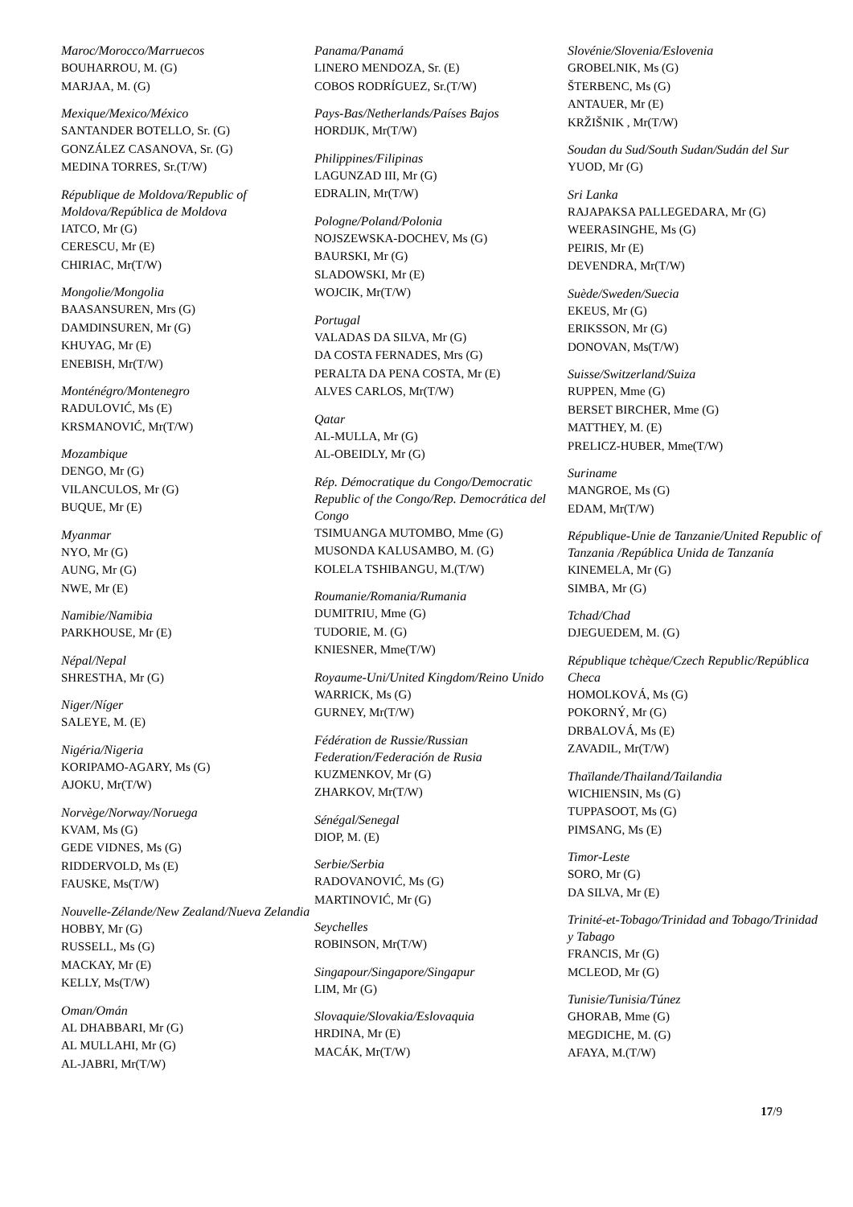Maroc/Morocco/Marruecos
BOUHARROU, M. (G)
MARJAA, M. (G)
Mexique/Mexico/México
SANTANDER BOTELLO, Sr. (G)
GONZÁLEZ CASANOVA, Sr. (G)
MEDINA TORRES, Sr.(T/W)
République de Moldova/Republic of Moldova/República de Moldova
IATCO, Mr (G)
CERESCU, Mr (E)
CHIRIAC, Mr(T/W)
Mongolie/Mongolia
BAASANSUREN, Mrs (G)
DAMDINSUREN, Mr (G)
KHUYAG, Mr (E)
ENEBISH, Mr(T/W)
Monténégro/Montenegro
RADULOVIĆ, Ms (E)
KRSMANOVIĆ, Mr(T/W)
Mozambique
DENGO, Mr (G)
VILANCULOS, Mr (G)
BUQUE, Mr (E)
Myanmar
NYO, Mr (G)
AUNG, Mr (G)
NWE, Mr (E)
Namibie/Namibia
PARKHOUSE, Mr (E)
Népal/Nepal
SHRESTHA, Mr (G)
Niger/Níger
SALEYE, M. (E)
Nigéria/Nigeria
KORIPAMO-AGARY, Ms (G)
AJOKU, Mr(T/W)
Norvège/Norway/Noruega
KVAM, Ms (G)
GEDE VIDNES, Ms (G)
RIDDERVOLD, Ms (E)
FAUSKE, Ms(T/W)
Nouvelle-Zélande/New Zealand/Nueva Zelandia
HOBBY, Mr (G)
RUSSELL, Ms (G)
MACKAY, Mr (E)
KELLY, Ms(T/W)
Oman/Omán
AL DHABBARI, Mr (G)
AL MULLAHI, Mr (G)
AL-JABRI, Mr(T/W)
Panama/Panamá
LINERO MENDOZA, Sr. (E)
COBOS RODRÍGUEZ, Sr.(T/W)
Pays-Bas/Netherlands/Países Bajos
HORDIJK, Mr(T/W)
Philippines/Filipinas
LAGUNZAD III, Mr (G)
EDRALIN, Mr(T/W)
Pologne/Poland/Polonia
NOJSZEWSKA-DOCHEV, Ms (G)
BAURSKI, Mr (G)
SLADOWSKI, Mr (E)
WOJCIK, Mr(T/W)
Portugal
VALADAS DA SILVA, Mr (G)
DA COSTA FERNADES, Mrs (G)
PERALTA DA PENA COSTA, Mr (E)
ALVES CARLOS, Mr(T/W)
Qatar
AL-MULLA, Mr (G)
AL-OBEIDLY, Mr (G)
Rép. Démocratique du Congo/Democratic Republic of the Congo/Rep. Democrática del Congo
TSIMUANGA MUTOMBO, Mme (G)
MUSONDA KALUSAMBO, M. (G)
KOLELA TSHIBANGU, M.(T/W)
Roumanie/Romania/Rumania
DUMITRIU, Mme (G)
TUDORIE, M. (G)
KNIESNER, Mme(T/W)
Royaume-Uni/United Kingdom/Reino Unido
WARRICK, Ms (G)
GURNEY, Mr(T/W)
Fédération de Russie/Russian Federation/Federación de Rusia
KUZMENKOV, Mr (G)
ZHARKOV, Mr(T/W)
Sénégal/Senegal
DIOP, M. (E)
Serbie/Serbia
RADOVANOVIĆ, Ms (G)
MARTINOVIĆ, Mr (G)
Seychelles
ROBINSON, Mr(T/W)
Singapour/Singapore/Singapur
LIM, Mr (G)
Slovaquie/Slovakia/Eslovaquia
HRDINA, Mr (E)
MACÁK, Mr(T/W)
Slovénie/Slovenia/Eslovenia
GROBELNIK, Ms (G)
ŠTERBENC, Ms (G)
ANTAUER, Mr (E)
KRŽIŠNIK , Mr(T/W)
Soudan du Sud/South Sudan/Sudán del Sur
YUOD, Mr (G)
Sri Lanka
RAJAPAKSA PALLEGEDARA, Mr (G)
WEERASINGHE, Ms (G)
PEIRIS, Mr (E)
DEVENDRA, Mr(T/W)
Suède/Sweden/Suecia
EKEUS, Mr (G)
ERIKSSON, Mr (G)
DONOVAN, Ms(T/W)
Suisse/Switzerland/Suiza
RUPPEN, Mme (G)
BERSET BIRCHER, Mme (G)
MATTHEY, M. (E)
PRELICZ-HUBER, Mme(T/W)
Suriname
MANGROE, Ms (G)
EDAM, Mr(T/W)
République-Unie de Tanzanie/United Republic of Tanzania /República Unida de Tanzanía
KINEMELA, Mr (G)
SIMBA, Mr (G)
Tchad/Chad
DJEGUEDEM, M. (G)
République tchèque/Czech Republic/República Checa
HOMOLKOVÁ, Ms (G)
POKORNÝ, Mr (G)
DRBALOVÁ, Ms (E)
ZAVADIL, Mr(T/W)
Thaïlande/Thailand/Tailandia
WICHIENSIN, Ms (G)
TUPPASOOT, Ms (G)
PIMSANG, Ms (E)
Timor-Leste
SORO, Mr (G)
DA SILVA, Mr (E)
Trinité-et-Tobago/Trinidad and Tobago/Trinidad y Tabago
FRANCIS, Mr (G)
MCLEOD, Mr (G)
Tunisie/Tunisia/Túnez
GHORAB, Mme (G)
MEGDICHE, M. (G)
AFAYA, M.(T/W)
17/9